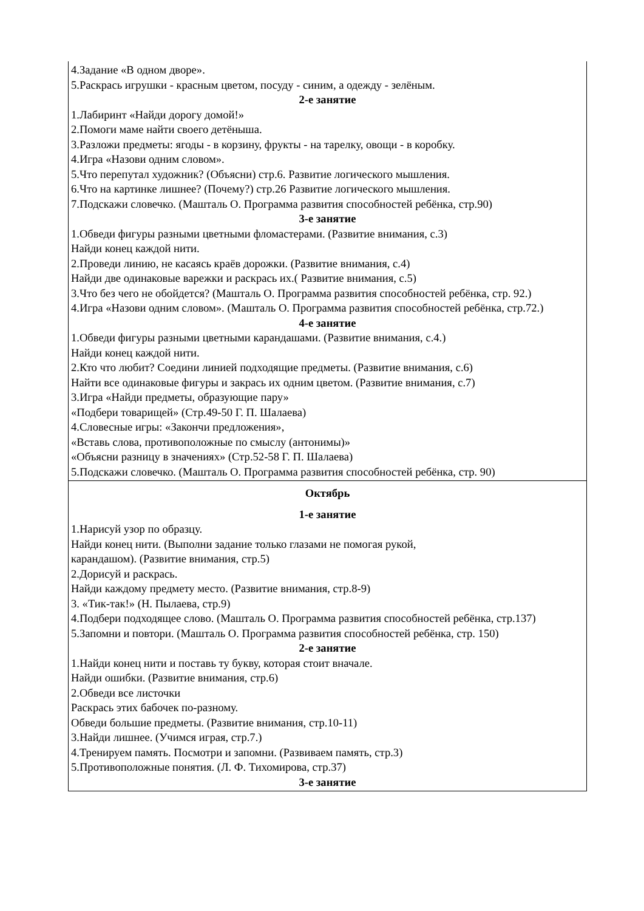| 4.Задание «В одном дворе». 5.Раскрась игрушки - красным цветом, посуду - синим, а одежду - зелёным. 2-е занятие 1.Лабиринт «Найди дорогу домой!» 2.Помоги маме найти своего детёныша. 3.Разложи предметы: ягоды - в корзину, фрукты - на тарелку, овощи - в коробку. 4.Игра «Назови одним словом». 5.Что перепутал художник? (Объясни) стр.6. Развитие логического мышления. 6.Что на картинке лишнее? (Почему?) стр.26 Развитие логического мышления. 7.Подскажи словечко. (Машталь О. Программа развития способностей ребёнка, стр.90) 3-е занятие 1.Обведи фигуры разными цветными фломастерами. (Развитие внимания, с.3) Найди конец каждой нити. 2.Проведи линию, не касаясь краёв дорожки. (Развитие внимания, с.4) Найди две одинаковые варежки и раскрась их.( Развитие внимания, с.5) 3.Что без чего не обойдется? (Машталь О. Программа развития способностей ребёнка, стр. 92.) 4.Игра «Назови одним словом». (Машталь О. Программа развития способностей ребёнка, стр.72.) 4-е занятие 1.Обведи фигуры разными цветными карандашами. (Развитие внимания, с.4.) Найди конец каждой нити. 2.Кто что любит? Соедини линией подходящие предметы. (Развитие внимания, с.6) Найти все одинаковые фигуры и закрась их одним цветом. (Развитие внимания, с.7) 3.Игра «Найди предметы, образующие пару» «Подбери товарищей» (Стр.49-50 Г. П. Шалаева) 4.Словесные игры: «Закончи предложения», «Вставь слова, противоположные по смыслу (антонимы)» «Объясни разницу в значениях» (Стр.52-58 Г. П. Шалаева) 5.Подскажи словечко. (Машталь О. Программа развития способностей ребёнка, стр. 90) |
| Октябрь 1-е занятие 1.Нарисуй узор по образцу. Найди конец нити. (Выполни задание только глазами не помогая рукой, карандашом). (Развитие внимания, стр.5) 2.Дорисуй и раскрась. Найди каждому предмету место. (Развитие внимания, стр.8-9) 3. «Тик-так!» (Н. Пылаева, стр.9) 4.Подбери подходящее слово. (Машталь О. Программа развития способностей ребёнка, стр.137) 5.Запомни и повтори. (Машталь О. Программа развития способностей ребёнка, стр. 150) 2-е занятие 1.Найди конец нити и поставь ту букву, которая стоит вначале. Найди ошибки. (Развитие внимания, стр.6) 2.Обведи все листочки Раскрась этих бабочек по-разному. Обведи большие предметы. (Развитие внимания, стр.10-11) 3.Найди лишнее. (Учимся играя, стр.7.) 4.Тренируем память. Посмотри и запомни. (Развиваем память, стр.3) 5.Противоположные понятия. (Л. Ф. Тихомирова, стр.37) 3-е занятие |